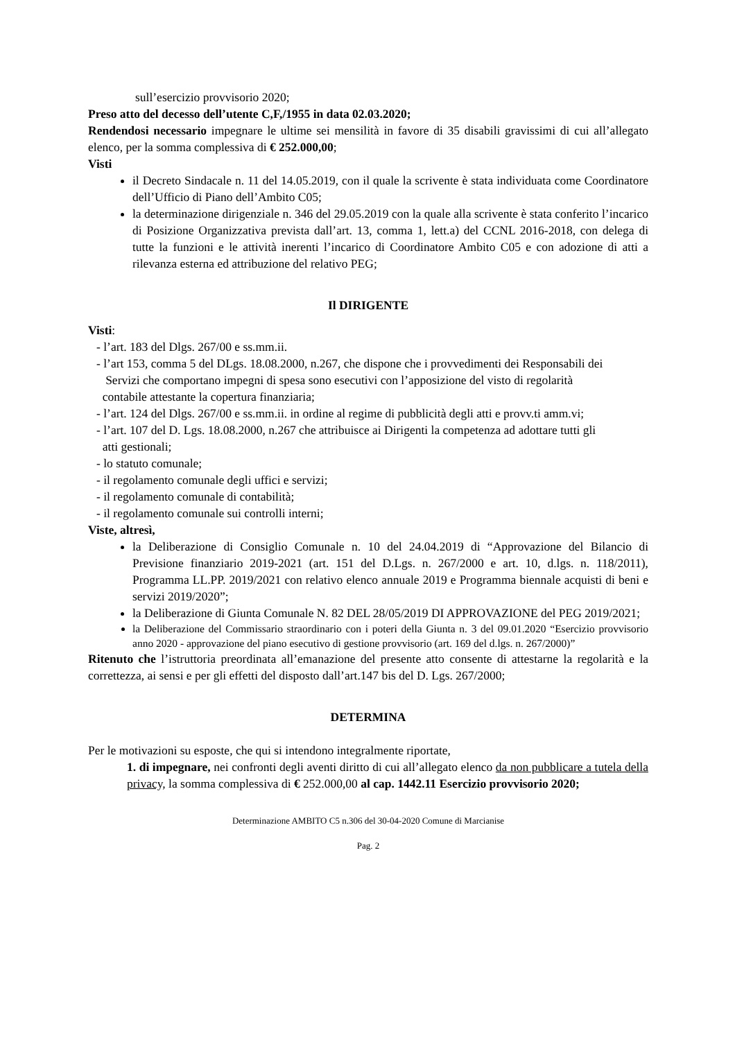sull’esercizio provvisorio 2020;
Preso atto del decesso dell’utente C,F,/1955 in data 02.03.2020;
Rendendosi necessario impegnare le ultime sei mensilità in favore di 35 disabili gravissimi di cui all’allegato elenco, per la somma complessiva di € 252.000,00;
Visti
il Decreto Sindacale n. 11 del 14.05.2019, con il quale la scrivente è stata individuata come Coordinatore dell’Ufficio di Piano dell’Ambito C05;
la determinazione dirigenziale n. 346 del 29.05.2019 con la quale alla scrivente è stata conferito l’incarico di Posizione Organizzativa prevista dall’art. 13, comma 1, lett.a) del CCNL 2016-2018, con delega di tutte la funzioni e le attività inerenti l’incarico di Coordinatore Ambito C05 e con adozione di atti a rilevanza esterna ed attribuzione del relativo PEG;
Il DIRIGENTE
Visti:
- l’art. 183 del Dlgs. 267/00 e ss.mm.ii.
- l’art 153, comma 5 del DLgs. 18.08.2000, n.267, che dispone che i provvedimenti dei Responsabili dei
Servizi che comportano impegni di spesa sono esecutivi con l’apposizione del visto di regolarità
contabile attestante la copertura finanziaria;
- l’art. 124 del Dlgs. 267/00 e ss.mm.ii. in ordine al regime di pubblicità degli atti e provv.ti amm.vi;
- l’art. 107 del D. Lgs. 18.08.2000, n.267 che attribuisce ai Dirigenti la competenza ad adottare tutti gli
atti gestionali;
- lo statuto comunale;
- il regolamento comunale degli uffici e servizi;
- il regolamento comunale di contabilità;
- il regolamento comunale sui controlli interni;
Viste, altresì,
la Deliberazione di Consiglio Comunale n. 10 del 24.04.2019 di “Approvazione del Bilancio di Previsione finanziario 2019-2021 (art. 151 del D.Lgs. n. 267/2000 e art. 10, d.lgs. n. 118/2011), Programma LL.PP. 2019/2021 con relativo elenco annuale 2019 e Programma biennale acquisti di beni e servizi 2019/2020”;
la Deliberazione di Giunta Comunale N. 82 DEL 28/05/2019 DI APPROVAZIONE del PEG 2019/2021;
la Deliberazione del Commissario straordinario con i poteri della Giunta n. 3 del 09.01.2020 “Esercizio provvisorio anno 2020 - approvazione del piano esecutivo di gestione provvisorio (art. 169 del d.lgs. n. 267/2000)”
Ritenuto che l’istruttoria preordinata all’emanazione del presente atto consente di attestarne la regolarità e la correttezza, ai sensi e per gli effetti del disposto dall’art.147 bis del D. Lgs. 267/2000;
DETERMINA
Per le motivazioni su esposte, che qui si intendono integralmente riportate,
1. di impegnare, nei confronti degli aventi diritto di cui all’allegato elenco da non pubblicare a tutela della privacy, la somma complessiva di € 252.000,00 al cap. 1442.11 Esercizio provvisorio 2020;
Determinazione AMBITO C5 n.306 del 30-04-2020 Comune di Marcianise
Pag. 2